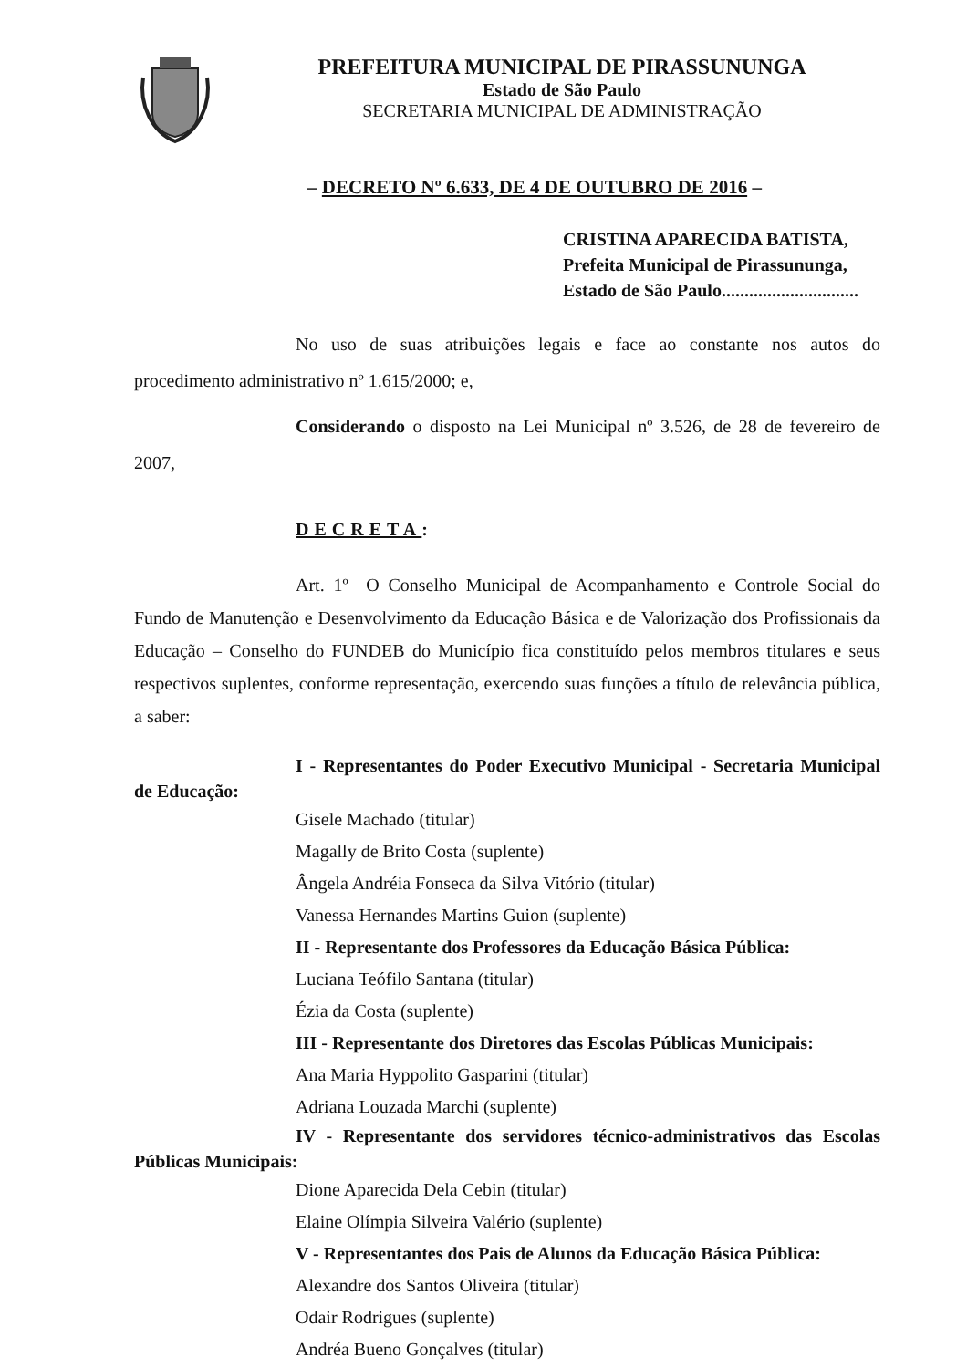PREFEITURA MUNICIPAL DE PIRASSUNUNGA
Estado de São Paulo
SECRETARIA MUNICIPAL DE ADMINISTRAÇÃO
– DECRETO Nº 6.633, DE 4 DE OUTUBRO DE 2016 –
CRISTINA APARECIDA BATISTA,
Prefeita Municipal de Pirassununga,
Estado de São Paulo..............................
No uso de suas atribuições legais e face ao constante nos autos do procedimento administrativo nº 1.615/2000; e,
Considerando o disposto na Lei Municipal nº 3.526, de 28 de fevereiro de 2007,
DECRETA:
Art. 1º O Conselho Municipal de Acompanhamento e Controle Social do Fundo de Manutenção e Desenvolvimento da Educação Básica e de Valorização dos Profissionais da Educação – Conselho do FUNDEB do Município fica constituído pelos membros titulares e seus respectivos suplentes, conforme representação, exercendo suas funções a título de relevância pública, a saber:
I - Representantes do Poder Executivo Municipal - Secretaria Municipal de Educação:
Gisele Machado (titular)
Magally de Brito Costa (suplente)
Ângela Andréia Fonseca da Silva Vitório (titular)
Vanessa Hernandes Martins Guion (suplente)
II - Representante dos Professores da Educação Básica Pública:
Luciana Teófilo Santana (titular)
Ézia da Costa (suplente)
III - Representante dos Diretores das Escolas Públicas Municipais:
Ana Maria Hyppolito Gasparini (titular)
Adriana Louzada Marchi (suplente)
IV - Representante dos servidores técnico-administrativos das Escolas Públicas Municipais:
Dione Aparecida Dela Cebin (titular)
Elaine Olímpia Silveira Valério (suplente)
V - Representantes dos Pais de Alunos da Educação Básica Pública:
Alexandre dos Santos Oliveira (titular)
Odair Rodrigues (suplente)
Andréa Bueno Gonçalves (titular)